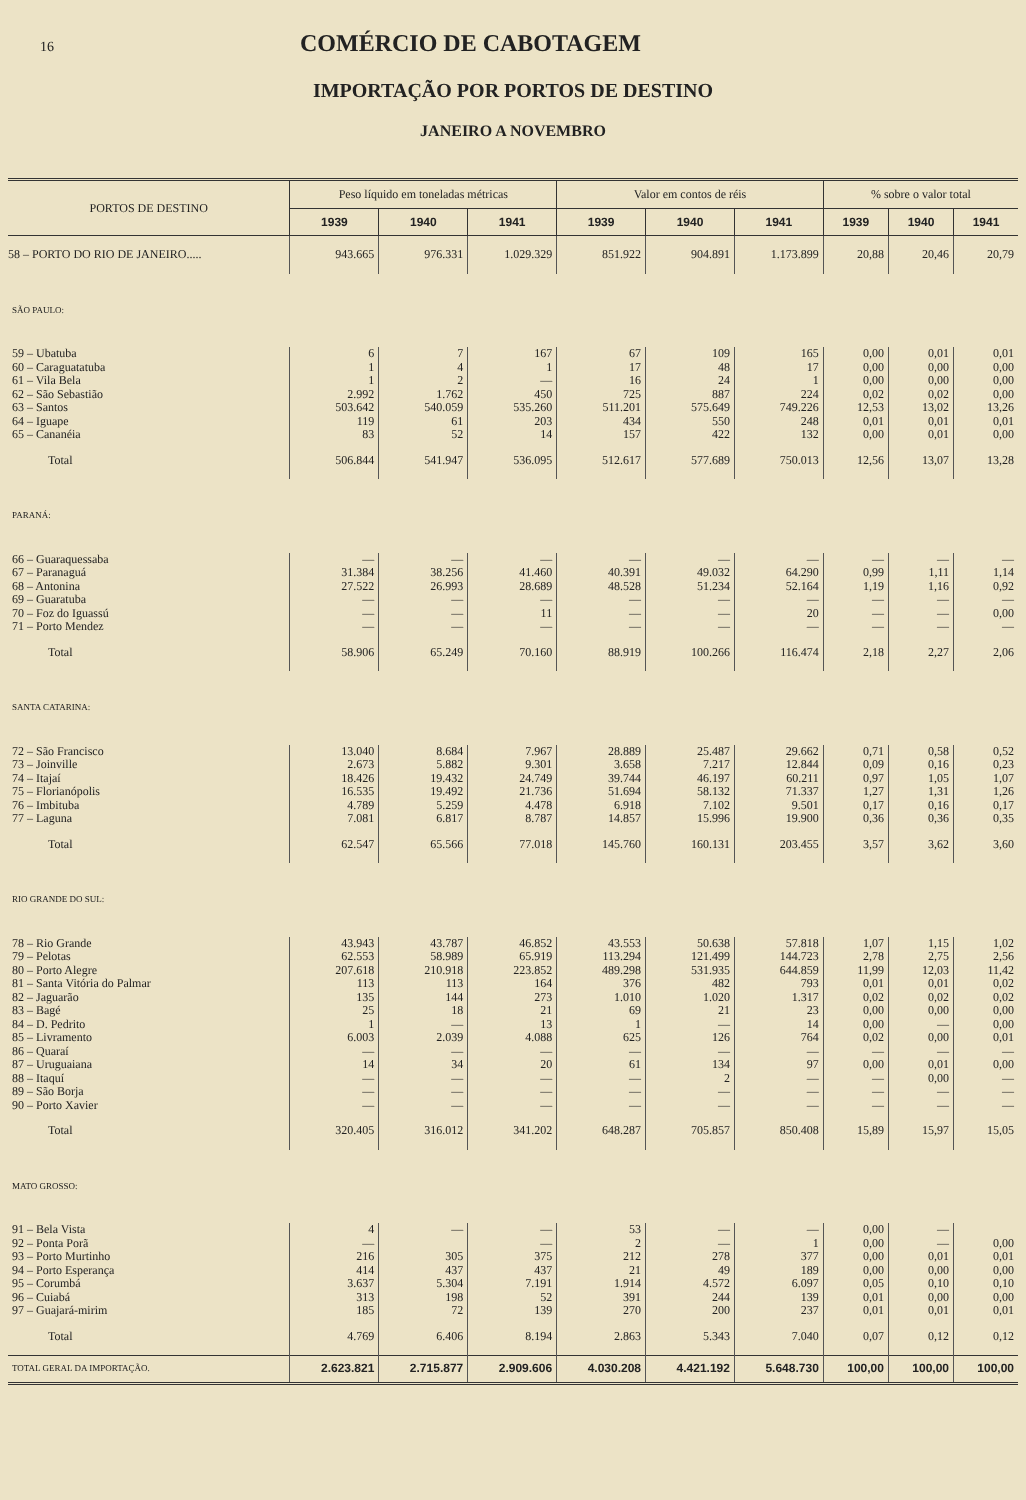16
COMÉRCIO DE CABOTAGEM
IMPORTAÇÃO POR PORTOS DE DESTINO
JANEIRO A NOVEMBRO
| PORTOS DE DESTINO | Peso líquido em toneladas métricas | | | Valor em contos de réis | | | % sobre o valor total | | |
| --- | --- | --- | --- | --- | --- | --- | --- | --- | --- |
| | 1939 | 1940 | 1941 | 1939 | 1940 | 1941 | 1939 | 1940 | 1941 |
| 58 – PORTO DO RIO DE JANEIRO..... | 943.665 | 976.331 | 1.029.329 | 851.922 | 904.891 | 1.173.899 | 20,88 | 20,46 | 20,79 |
| SÃO PAULO: | | | | | | | | | |
| 59 – Ubatuba | 6 | 7 | 167 | 67 | 109 | 165 | 0,00 | 0,01 | 0,01 |
| 60 – Caraguatatuba | 1 | 4 | 1 | 17 | 48 | 17 | 0,00 | 0,00 | 0,00 |
| 61 – Vila Bela | 1 | 2 | — | 16 | 24 | 1 | 0,00 | 0,00 | 0,00 |
| 62 – São Sebastião | 2.992 | 1.762 | 450 | 725 | 887 | 224 | 0,02 | 0,02 | 0,00 |
| 63 – Santos | 503.642 | 540.059 | 535.260 | 511.201 | 575.649 | 749.226 | 12,53 | 13,02 | 13,26 |
| 64 – Iguape | 119 | 61 | 203 | 434 | 550 | 248 | 0,01 | 0,01 | 0,01 |
| 65 – Cananéia | 83 | 52 | 14 | 157 | 422 | 132 | 0,00 | 0,01 | 0,00 |
| Total | 506.844 | 541.947 | 536.095 | 512.617 | 577.689 | 750.013 | 12,56 | 13,07 | 13,28 |
| PARANÁ: | | | | | | | | | |
| 66 – Guaraquessaba | — | — | — | — | — | — | — | — | — |
| 67 – Paranaguá | 31.384 | 38.256 | 41.460 | 40.391 | 49.032 | 64.290 | 0,99 | 1,11 | 1,14 |
| 68 – Antonina | 27.522 | 26.993 | 28.689 | 48.528 | 51.234 | 52.164 | 1,19 | 1,16 | 0,92 |
| 69 – Guaratuba | — | — | — | — | — | — | — | — | — |
| 70 – Foz do Iguassú | — | — | 11 | — | — | 20 | — | — | 0,00 |
| 71 – Porto Mendez | — | — | — | — | — | — | — | — | — |
| Total | 58.906 | 65.249 | 70.160 | 88.919 | 100.266 | 116.474 | 2,18 | 2,27 | 2,06 |
| SANTA CATARINA: | | | | | | | | | |
| 72 – São Francisco | 13.040 | 8.684 | 7.967 | 28.889 | 25.487 | 29.662 | 0,71 | 0,58 | 0,52 |
| 73 – Joinville | 2.673 | 5.882 | 9.301 | 3.658 | 7.217 | 12.844 | 0,09 | 0,16 | 0,23 |
| 74 – Itajaí | 18.426 | 19.432 | 24.749 | 39.744 | 46.197 | 60.211 | 0,97 | 1,05 | 1,07 |
| 75 – Florianópolis | 16.535 | 19.492 | 21.736 | 51.694 | 58.132 | 71.337 | 1,27 | 1,31 | 1,26 |
| 76 – Imbituba | 4.789 | 5.259 | 4.478 | 6.918 | 7.102 | 9.501 | 0,17 | 0,16 | 0,17 |
| 77 – Laguna | 7.081 | 6.817 | 8.787 | 14.857 | 15.996 | 19.900 | 0,36 | 0,36 | 0,35 |
| Total | 62.547 | 65.566 | 77.018 | 145.760 | 160.131 | 203.455 | 3,57 | 3,62 | 3,60 |
| RIO GRANDE DO SUL: | | | | | | | | | |
| 78 – Rio Grande | 43.943 | 43.787 | 46.852 | 43.553 | 50.638 | 57.818 | 1,07 | 1,15 | 1,02 |
| 79 – Pelotas | 62.553 | 58.989 | 65.919 | 113.294 | 121.499 | 144.723 | 2,78 | 2,75 | 2,56 |
| 80 – Porto Alegre | 207.618 | 210.918 | 223.852 | 489.298 | 531.935 | 644.859 | 11,99 | 12,03 | 11,42 |
| 81 – Santa Vitória do Palmar | 113 | 113 | 164 | 376 | 482 | 793 | 0,01 | 0,01 | 0,02 |
| 82 – Jaguarão | 135 | 144 | 273 | 1.010 | 1.020 | 1.317 | 0,02 | 0,02 | 0,02 |
| 83 – Bagé | 25 | 18 | 21 | 69 | 21 | 23 | 0,00 | 0,00 | 0,00 |
| 84 – D. Pedrito | 1 | — | 13 | 1 | — | 14 | 0,00 | — | 0,00 |
| 85 – Livramento | 6.003 | 2.039 | 4.088 | 625 | 126 | 764 | 0,02 | 0,00 | 0,01 |
| 86 – Quaraí | — | — | — | — | — | — | — | — | — |
| 87 – Uruguaiana | 14 | 34 | 20 | 61 | 134 | 97 | 0,00 | 0,01 | 0,00 |
| 88 – Itaquí | — | — | — | — | 2 | — | — | 0,00 | — |
| 89 – São Borja | — | — | — | — | — | — | — | — | — |
| 90 – Porto Xavier | — | — | — | — | — | — | — | — | — |
| Total | 320.405 | 316.012 | 341.202 | 648.287 | 705.857 | 850.408 | 15,89 | 15,97 | 15,05 |
| MATO GROSSO: | | | | | | | | | |
| 91 – Bela Vista | 4 | — | — | 53 | — | — | 0,00 | — | |
| 92 – Ponta Porã | — | | — | 2 | — | 1 | 0,00 | — | 0,00 |
| 93 – Porto Murtinho | 216 | 305 | 375 | 212 | 278 | 377 | 0,00 | 0,01 | 0,01 |
| 94 – Porto Esperança | 414 | 437 | 437 | 21 | 49 | 189 | 0,00 | 0,00 | 0,00 |
| 95 – Corumbá | 3.637 | 5.304 | 7.191 | 1.914 | 4.572 | 6.097 | 0,05 | 0,10 | 0,10 |
| 96 – Cuiabá | 313 | 198 | 52 | 391 | 244 | 139 | 0,01 | 0,00 | 0,00 |
| 97 – Guajará-mirim | 185 | 72 | 139 | 270 | 200 | 237 | 0,01 | 0,01 | 0,01 |
| Total | 4.769 | 6.406 | 8.194 | 2.863 | 5.343 | 7.040 | 0,07 | 0,12 | 0,12 |
| TOTAL GERAL DA IMPORTAÇÃO. | 2.623.821 | 2.715.877 | 2.909.606 | 4.030.208 | 4.421.192 | 5.648.730 | 100,00 | 100,00 | 100,00 |